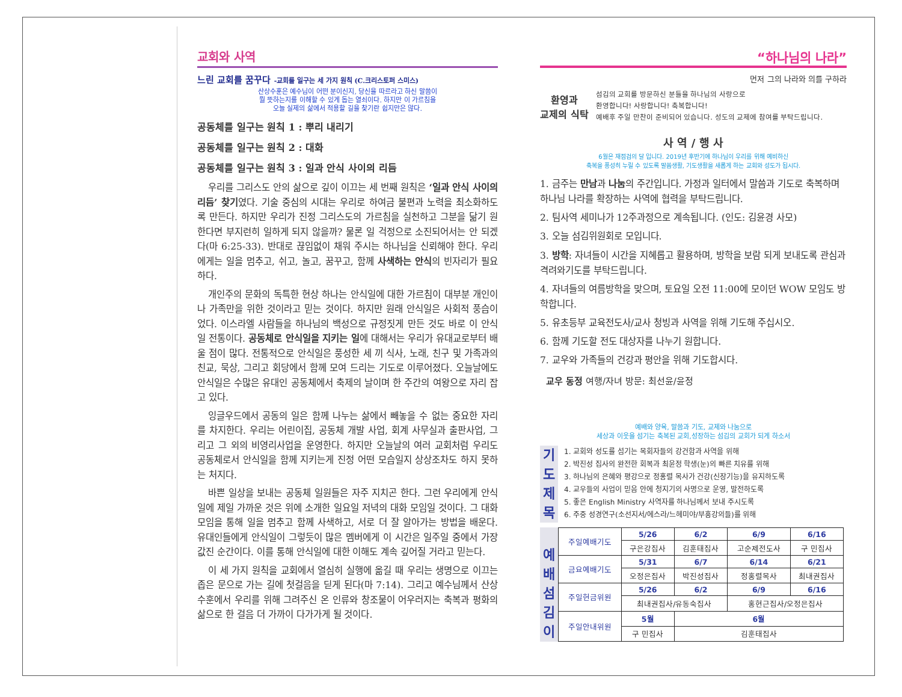교회와 사역
느린 교회를 꿈꾸다 -교회를 일구는 세 가지 원칙 (C.크리스토퍼 스미스)
산상수훈은 예수님이 어떤 분이신지, 당신을 따르라고 하신 말씀이
뭘 뜻하는지를 이해할 수 있게 돕는 열쇠이다. 하지만 이 가르침을
오늘 실제의 삶에서 적용할 길을 찾기란 쉽지만은 않다.
공동체를 일구는 원칙 1 : 뿌리 내리기
공동체를 일구는 원칙 2 : 대화
공동체를 일구는 원칙 3 : 일과 안식 사이의 리듬
우리를 그리스도 안의 삶으로 깊이 이끄는 세 번째 원칙은 ‘일과 안식 사이의 리듬’ 찾기였다. 기술 중심의 시대는 우리로 하여금 불편과 노력을 최소화하도록 만든다. 하지만 우리가 진정 그리스도의 가르침을 실천하고 그분을 닮기 원한다면 부지런히 일하게 되지 않을까? 물론 일 걱정으로 소진되어서는 안 되겠다(마 6:25-33). 반대로 끊임없이 채워 주시는 하나님을 신뢰해야 한다. 우리에게는 일을 멈추고, 쉬고, 놀고, 꿈꾸고, 함께 사색하는 안식의 빈자리가 필요하다.
개인주의 문화의 독특한 현상 하나는 안식일에 대한 가르침이 대부분 개인이나 가족만을 위한 것이라고 믿는 것이다. 하지만 원래 안식일은 사회적 풍습이었다. 이스라엘 사람들을 하나님의 백성으로 규정짓게 만든 것도 바로 이 안식일 전통이다. 공동체로 안식일을 지키는 일에 대해서는 우리가 유대교로부터 배울 점이 많다. 전통적으로 안식일은 풍성한 세 끼 식사, 노래, 친구 및 가족과의 친교, 묵상, 그리고 회당에서 함께 모여 드리는 기도로 이루어졌다. 오늘날에도 안식일은 수많은 유대인 공동체에서 축제의 날이며 한 주간의 여왕으로 자리 잡고 있다.
잉글우드에서 공동의 일은 함께 나누는 삶에서 빼놓을 수 없는 중요한 자리를 차지한다. 우리는 어린이집, 공동체 개발 사업, 회계 사무실과 출판사업, 그리고 그 외의 비영리사업을 운영한다. 하지만 오늘날의 여러 교회처럼 우리도 공동체로서 안식일을 함께 지키는게 진정 어떤 모습일지 상상조차도 하지 못하는 처지다.
바쁜 일상을 보내는 공동체 일원들은 자주 지치곤 한다. 그런 우리에게 안식일에 제일 가까운 것은 위에 소개한 일요일 저녁의 대화 모임일 것이다. 그 대화 모임을 통해 일을 멈추고 함께 사색하고, 서로 더 잘 알아가는 방법을 배운다. 유대인들에게 안식일이 그렇듯이 많은 멤버에게 이 시간은 일주일 중에서 가장 값진 순간이다. 이를 통해 안식일에 대한 이해도 계속 깊어질 거라고 믿는다.
이 세 가지 원칙을 교회에서 열심히 실행에 옮길 때 우리는 생명으로 이끄는 좁은 문으로 가는 길에 첫걸음을 딛게 된다(마 7:14). 그리고 예수님께서 산상수훈에서 우리를 위해 그려주신 온 인류와 창조물이 어우러지는 축복과 평화의 삶으로 한 걸음 더 가까이 다가가게 될 것이다.
“하나님의 나라”
먼저 그의 나라와 의를 구하라
환영과
교제의 식탁
섬김의 교회를 방문하신 분들을 하나님의 사랑으로
환영합니다! 사랑합니다! 축복합니다!
예배후 주일 만찬이 준비되어 있습니다. 성도의 교제에 참여를 부탁드립니다.
사 역 / 행 사
6월은 재점검의 달 입니다. 2019년 후반기에 하나님이 우리를 위해 예비하신
축복을 풍성히 누릴 수 있도록 말씀생활, 기도생활을 새롭게 하는 교회와 성도가 됩시다.
1. 금주는 만남과 나눔의 주간입니다. 가정과 일터에서 말씀과 기도로 축복하며 하나님 나라를 확장하는 사역에 협력을 부탁드립니다.
2. 팀사역 세미나가 12주과정으로 계속됩니다. (인도: 김윤경 사모)
3. 오늘 섬김위원회로 모입니다.
3. 방학: 자녀들이 시간을 지혜롭고 활용하며, 방학을 보람 되게 보내도록 관심과 격려와기도를 부탁드립니다.
4. 자녀들의 여름방학을 맞으며, 토요일 오전 11:00에 모이던 WOW 모임도 방학합니다.
5. 유초등부 교육전도사/교사 청빙과 사역을 위해 기도해 주십시오.
6. 함께 기도할 전도 대상자를 나누기 원합니다.
7. 교우와 가족들의 건강과 평안을 위해 기도합시다.
교우 동정 여행/자녀 방문: 최선윤/윤정
예배와 양육, 말씀과 기도, 교제와 나눔으로
세상과 이웃을 섬기는 축복된 교회,성장하는 섬김의 교회가 되게 하소서
기
도
제
목
1. 교회와 성도를 섬기는 목회자들의 강건함과 사역을 위해
2. 박진성 집사의 완전한 회복과 최윤정 학생(눈)의 빠른 치유를 위해
3. 하나님의 은혜와 평강으로 정홍렬 목사가 건강(신장기능)을 유지하도록
4. 교우들의 사업이 믿음 안에 청지기의 사명으로 운영, 발전하도록
5. 좋은 English Ministry 사역자를 하나님께서 보내 주시도록
6. 주중 성경연구(소선지서/에스라/느헤미야/부흥강의들)를 위해
예
배
섬
김
이
| 주일예배기도 | 5/26 | 6/2 | 6/9 | 6/16 |
| | 구은강집사 | 김훈태집사 | 고순제전도사 | 구 민집사 |
| 금요예배기도 | 5/31 | 6/7 | 6/14 | 6/21 |
| | 오정은집사 | 박진성집사 | 정홍렬목사 | 최내권집사 |
| 주일헌금위원 | 5/26 | 6/2 | 6/9 | 6/16 |
| | 최내권집사/유동숙집사 | | 홍현근집사/오정은집사 | |
| 주일안내위원 | 5월 | 6월 | | |
| | 구 민집사 | 김훈태집사 | | |